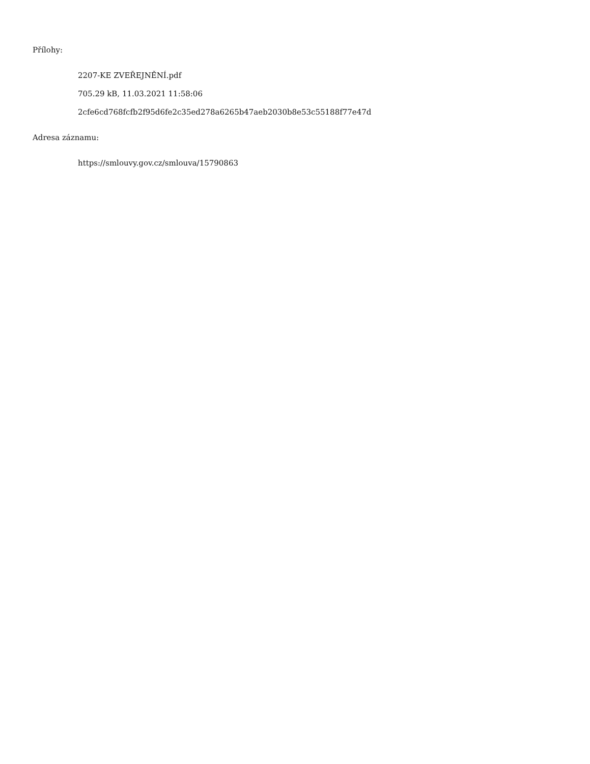Přílohy:
2207-KE ZVEŘEJNĚNÍ.pdf
705.29 kB, 11.03.2021 11:58:06
2cfe6cd768fcfb2f95d6fe2c35ed278a6265b47aeb2030b8e53c55188f77e47d
Adresa záznamu:
https://smlouvy.gov.cz/smlouva/15790863